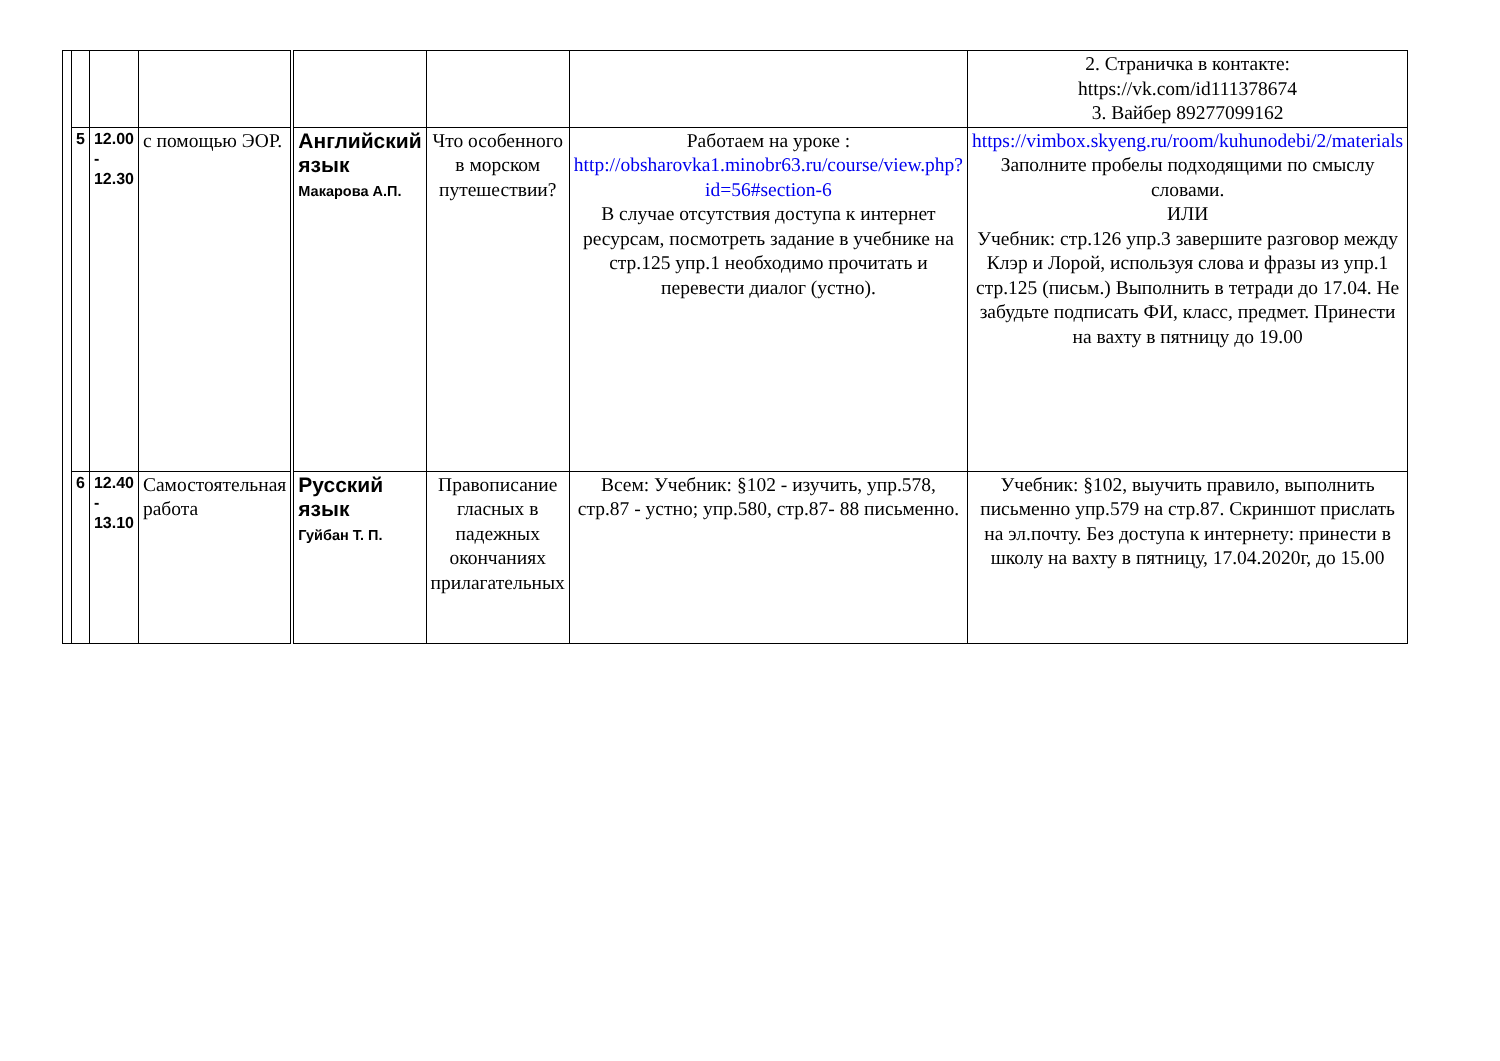| | | | | | | | 2. Страничка в контакте: https://vk.com/id111378674 3. Вайбер 89277099162 |
| | 5 | 12.00 - 12.30 | с помощью ЭОР. | Английский язык Макарова А.П. | Что особенного в морском путешествии? | Работаем на уроке : http://obsharovka1.minobr63.ru/course/view.php?id=56#section-6 В случае отсутствия доступа к интернет ресурсам, посмотреть задание в учебнике на стр.125 упр.1 необходимо прочитать и перевести диалог (устно). | https://vimbox.skyeng.ru/room/kuhunodebi/2/materials Заполните пробелы подходящими по смыслу словами. ИЛИ Учебник: стр.126 упр.3 завершите разговор между Клэр и Лорой, используя слова и фразы из упр.1 стр.125 (письм.) Выполнить в тетради до 17.04. Не забудьте подписать ФИ, класс, предмет. Принести на вахту в пятницу до 19.00 |
| | 6 | 12.40 - 13.10 | Самостоятельная работа | Русский язык Гуйбан Т. П. | Правописание гласных в падежных окончаниях прилагательных | Всем: Учебник: §102 - изучить, упр.578, стр.87 - устно; упр.580, стр.87- 88 письменно. | Учебник: §102, выучить правило, выполнить письменно упр.579 на стр.87. Скриншот прислать на эл.почту. Без доступа к интернету: принести в школу на вахту в пятницу, 17.04.2020г, до 15.00 |